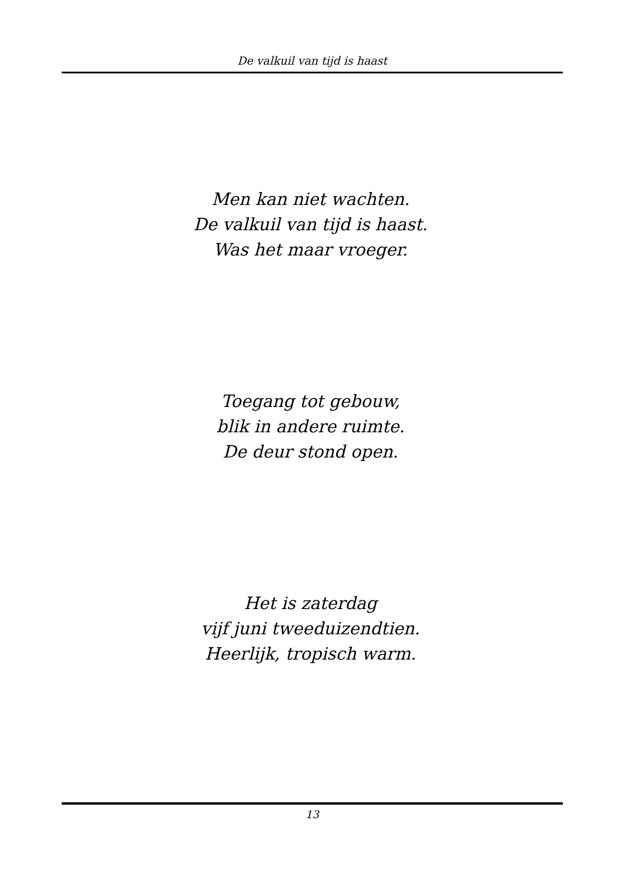De valkuil van tijd is haast
Men kan niet wachten.
De valkuil van tijd is haast.
Was het maar vroeger.
Toegang tot gebouw,
blik in andere ruimte.
De deur stond open.
Het is zaterdag
vijf juni tweeduizendtien.
Heerlijk, tropisch warm.
13